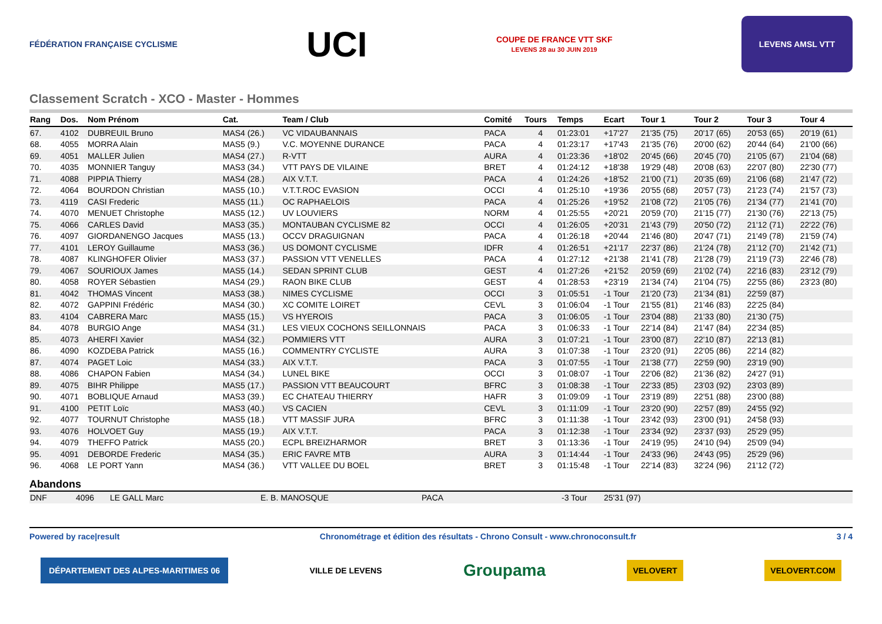FÉDÉRATION FRANÇAISE CYCLISME
UCI
COUPE DE FRANCE VTT SKF
LEVENS 28 au 30 JUIN 2019
LEVENS AMSL VTT
Classement Scratch - XCO - Master - Hommes
| Rang | Dos. | Nom Prénom | Cat. | Team / Club | Comité | Tours | Temps | Ecart | Tour 1 | Tour 2 | Tour 3 | Tour 4 |
| --- | --- | --- | --- | --- | --- | --- | --- | --- | --- | --- | --- | --- |
| 67. | 4102 | DUBREUIL Bruno | MAS4 (26.) | VC VIDAUBANNAIS | PACA | 4 | 01:23:01 | +17'27 | 21'35 (75) | 20'17 (65) | 20'53 (65) | 20'19 (61) |
| 68. | 4055 | MORRA Alain | MAS5 (9.) | V.C. MOYENNE DURANCE | PACA | 4 | 01:23:17 | +17'43 | 21'35 (76) | 20'00 (62) | 20'44 (64) | 21'00 (66) |
| 69. | 4051 | MALLER Julien | MAS4 (27.) | R-VTT | AURA | 4 | 01:23:36 | +18'02 | 20'45 (66) | 20'45 (70) | 21'05 (67) | 21'04 (68) |
| 70. | 4035 | MONNIER Tanguy | MAS3 (34.) | VTT PAYS DE VILAINE | BRET | 4 | 01:24:12 | +18'38 | 19'29 (48) | 20'08 (63) | 22'07 (80) | 22'30 (77) |
| 71. | 4088 | PIPPIA Thierry | MAS4 (28.) | AIX V.T.T. | PACA | 4 | 01:24:26 | +18'52 | 21'00 (71) | 20'35 (69) | 21'06 (68) | 21'47 (72) |
| 72. | 4064 | BOURDON Christian | MAS5 (10.) | V.T.T.ROC EVASION | OCCI | 4 | 01:25:10 | +19'36 | 20'55 (68) | 20'57 (73) | 21'23 (74) | 21'57 (73) |
| 73. | 4119 | CASI Frederic | MAS5 (11.) | OC RAPHAELOIS | PACA | 4 | 01:25:26 | +19'52 | 21'08 (72) | 21'05 (76) | 21'34 (77) | 21'41 (70) |
| 74. | 4070 | MENUET Christophe | MAS5 (12.) | UV LOUVIERS | NORM | 4 | 01:25:55 | +20'21 | 20'59 (70) | 21'15 (77) | 21'30 (76) | 22'13 (75) |
| 75. | 4066 | CARLES David | MAS3 (35.) | MONTAUBAN CYCLISME 82 | OCCI | 4 | 01:26:05 | +20'31 | 21'43 (79) | 20'50 (72) | 21'12 (71) | 22'22 (76) |
| 76. | 4097 | GIORDANENGO Jacques | MAS5 (13.) | OCCV DRAGUIGNAN | PACA | 4 | 01:26:18 | +20'44 | 21'46 (80) | 20'47 (71) | 21'49 (78) | 21'59 (74) |
| 77. | 4101 | LEROY Guillaume | MAS3 (36.) | US DOMONT CYCLISME | IDFR | 4 | 01:26:51 | +21'17 | 22'37 (86) | 21'24 (78) | 21'12 (70) | 21'42 (71) |
| 78. | 4087 | KLINGHOFER Olivier | MAS3 (37.) | PASSION VTT VENELLES | PACA | 4 | 01:27:12 | +21'38 | 21'41 (78) | 21'28 (79) | 21'19 (73) | 22'46 (78) |
| 79. | 4067 | SOURIOUX James | MAS5 (14.) | SEDAN SPRINT CLUB | GEST | 4 | 01:27:26 | +21'52 | 20'59 (69) | 21'02 (74) | 22'16 (83) | 23'12 (79) |
| 80. | 4058 | ROYER Sébastien | MAS4 (29.) | RAON BIKE CLUB | GEST | 4 | 01:28:53 | +23'19 | 21'34 (74) | 21'04 (75) | 22'55 (86) | 23'23 (80) |
| 81. | 4042 | THOMAS Vincent | MAS3 (38.) | NIMES CYCLISME | OCCI | 3 | 01:05:51 | -1 Tour | 21'20 (73) | 21'34 (81) | 22'59 (87) | |
| 82. | 4072 | GAPPINI Frédéric | MAS4 (30.) | XC COMITE LOIRET | CEVL | 3 | 01:06:04 | -1 Tour | 21'55 (81) | 21'46 (83) | 22'25 (84) | |
| 83. | 4104 | CABRERA Marc | MAS5 (15.) | VS HYEROIS | PACA | 3 | 01:06:05 | -1 Tour | 23'04 (88) | 21'33 (80) | 21'30 (75) | |
| 84. | 4078 | BURGIO Ange | MAS4 (31.) | LES VIEUX COCHONS SEILLONNAIS | PACA | 3 | 01:06:33 | -1 Tour | 22'14 (84) | 21'47 (84) | 22'34 (85) | |
| 85. | 4073 | AHERFI Xavier | MAS4 (32.) | POMMIERS VTT | AURA | 3 | 01:07:21 | -1 Tour | 23'00 (87) | 22'10 (87) | 22'13 (81) | |
| 86. | 4090 | KOZDEBA Patrick | MAS5 (16.) | COMMENTRY CYCLISTE | AURA | 3 | 01:07:38 | -1 Tour | 23'20 (91) | 22'05 (86) | 22'14 (82) | |
| 87. | 4074 | PAGET Loic | MAS4 (33.) | AIX V.T.T. | PACA | 3 | 01:07:55 | -1 Tour | 21'38 (77) | 22'59 (90) | 23'19 (90) | |
| 88. | 4086 | CHAPON Fabien | MAS4 (34.) | LUNEL BIKE | OCCI | 3 | 01:08:07 | -1 Tour | 22'06 (82) | 21'36 (82) | 24'27 (91) | |
| 89. | 4075 | BIHR Philippe | MAS5 (17.) | PASSION VTT BEAUCOURT | BFRC | 3 | 01:08:38 | -1 Tour | 22'33 (85) | 23'03 (92) | 23'03 (89) | |
| 90. | 4071 | BOBLIQUE Arnaud | MAS3 (39.) | EC CHATEAU THIERRY | HAFR | 3 | 01:09:09 | -1 Tour | 23'19 (89) | 22'51 (88) | 23'00 (88) | |
| 91. | 4100 | PETIT Loïc | MAS3 (40.) | VS CACIEN | CEVL | 3 | 01:11:09 | -1 Tour | 23'20 (90) | 22'57 (89) | 24'55 (92) | |
| 92. | 4077 | TOURNUT Christophe | MAS5 (18.) | VTT MASSIF JURA | BFRC | 3 | 01:11:38 | -1 Tour | 23'42 (93) | 23'00 (91) | 24'58 (93) | |
| 93. | 4076 | HOLVOET Guy | MAS5 (19.) | AIX V.T.T. | PACA | 3 | 01:12:38 | -1 Tour | 23'34 (92) | 23'37 (93) | 25'29 (95) | |
| 94. | 4079 | THEFFO Patrick | MAS5 (20.) | ECPL BREIZHARMOR | BRET | 3 | 01:13:36 | -1 Tour | 24'19 (95) | 24'10 (94) | 25'09 (94) | |
| 95. | 4091 | DEBORDE Frederic | MAS4 (35.) | ERIC FAVRE MTB | AURA | 3 | 01:14:44 | -1 Tour | 24'33 (96) | 24'43 (95) | 25'29 (96) | |
| 96. | 4068 | LE PORT Yann | MAS4 (36.) | VTT VALLEE DU BOEL | BRET | 3 | 01:15:48 | -1 Tour | 22'14 (83) | 32'24 (96) | 21'12 (72) | |
Abandons
| DNF | 4096 | LE GALL Marc | E. B. MANOSQUE | PACA | -3 Tour | 25'31 (97) |
Powered by race|result Chronométrage et édition des résultats - Chrono Consult - www.chronoconsult.fr 3 / 4
DÉPARTEMENT DES ALPES-MARITIMES 06 VILLE DE LEVENS Groupama VELOVERT VELOVERT.COM